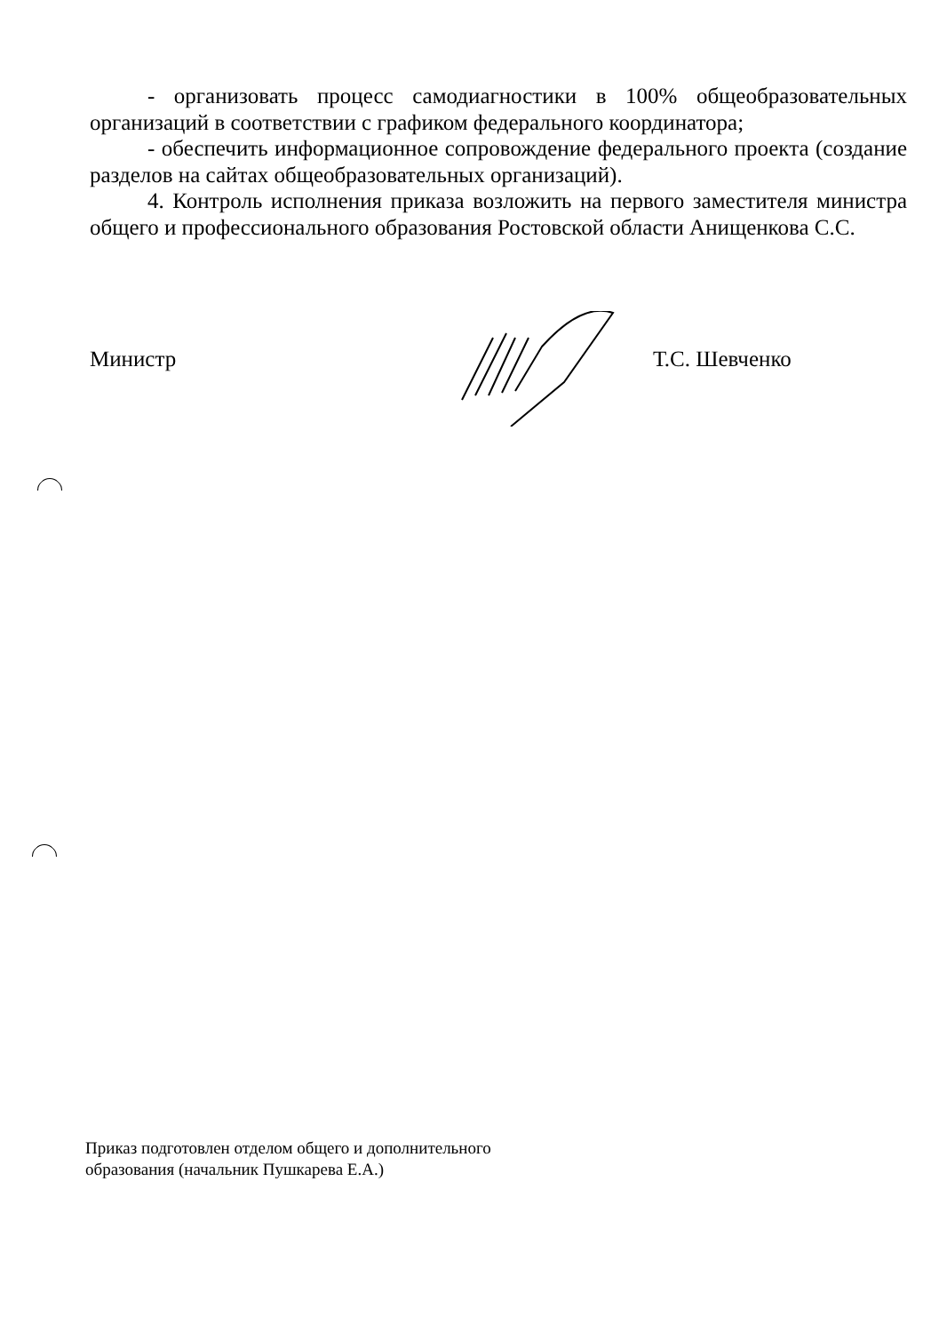- организовать процесс самодиагностики в 100% общеобразовательных организаций в соответствии с графиком федерального координатора;
- обеспечить информационное сопровождение федерального проекта (создание разделов на сайтах общеобразовательных организаций).
4. Контроль исполнения приказа возложить на первого заместителя министра общего и профессионального образования Ростовской области Анищенкова С.С.
Министр Т.С. Шевченко
Приказ подготовлен отделом общего и дополнительного
образования (начальник Пушкарева Е.А.)